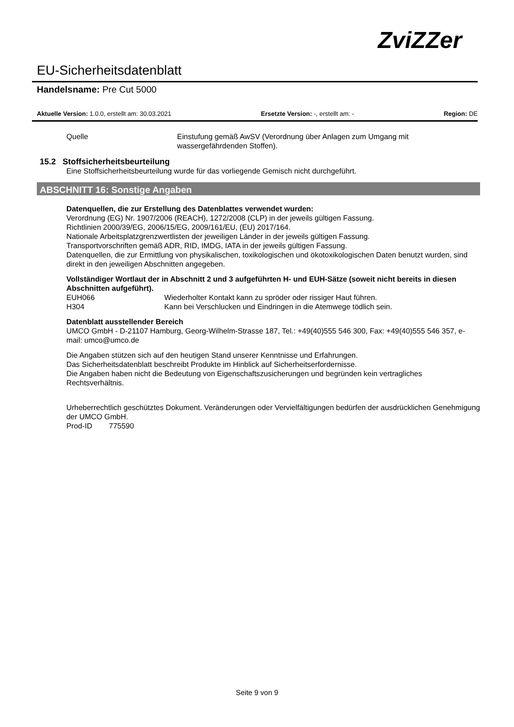ZviZZer
EU-Sicherheitsdatenblatt
Handelsname: Pre Cut 5000
Aktuelle Version: 1.0.0, erstellt am: 30.03.2021 Ersetzte Version: -, erstellt am: - Region: DE
Quelle Einstufung gemäß AwSV (Verordnung über Anlagen zum Umgang mit wassergefährdenden Stoffen).
15.2 Stoffsicherheitsbeurteilung
Eine Stoffsicherheitsbeurteilung wurde für das vorliegende Gemisch nicht durchgeführt.
ABSCHNITT 16: Sonstige Angaben
Datenquellen, die zur Erstellung des Datenblattes verwendet wurden:
Verordnung (EG) Nr. 1907/2006 (REACH), 1272/2008 (CLP) in der jeweils gültigen Fassung.
Richtlinien 2000/39/EG, 2006/15/EG, 2009/161/EU, (EU) 2017/164.
Nationale Arbeitsplatzgrenzwertlisten der jeweiligen Länder in der jeweils gültigen Fassung.
Transportvorschriften gemäß ADR, RID, IMDG, IATA in der jeweils gültigen Fassung.
Datenquellen, die zur Ermittlung von physikalischen, toxikologischen und ökotoxikologischen Daten benutzt wurden, sind direkt in den jeweiligen Abschnitten angegeben.
Vollständiger Wortlaut der in Abschnitt 2 und 3 aufgeführten H- und EUH-Sätze (soweit nicht bereits in diesen Abschnitten aufgeführt).
EUH066 Wiederholter Kontakt kann zu spröder oder rissiger Haut führen.
H304 Kann bei Verschlucken und Eindringen in die Atemwege tödlich sein.
Datenblatt ausstellender Bereich
UMCO GmbH - D-21107 Hamburg, Georg-Wilhelm-Strasse 187, Tel.: +49(40)555 546 300, Fax: +49(40)555 546 357, e-mail: umco@umco.de
Die Angaben stützen sich auf den heutigen Stand unserer Kenntnisse und Erfahrungen.
Das Sicherheitsdatenblatt beschreibt Produkte im Hinblick auf Sicherheitserfordernisse.
Die Angaben haben nicht die Bedeutung von Eigenschaftszusicherungen und begründen kein vertragliches Rechtsverhältnis.
Urheberrechtlich geschütztes Dokument. Veränderungen oder Vervielfältigungen bedürfen der ausdrücklichen Genehmigung der UMCO GmbH.
Prod-ID 775590
Seite 9 von 9